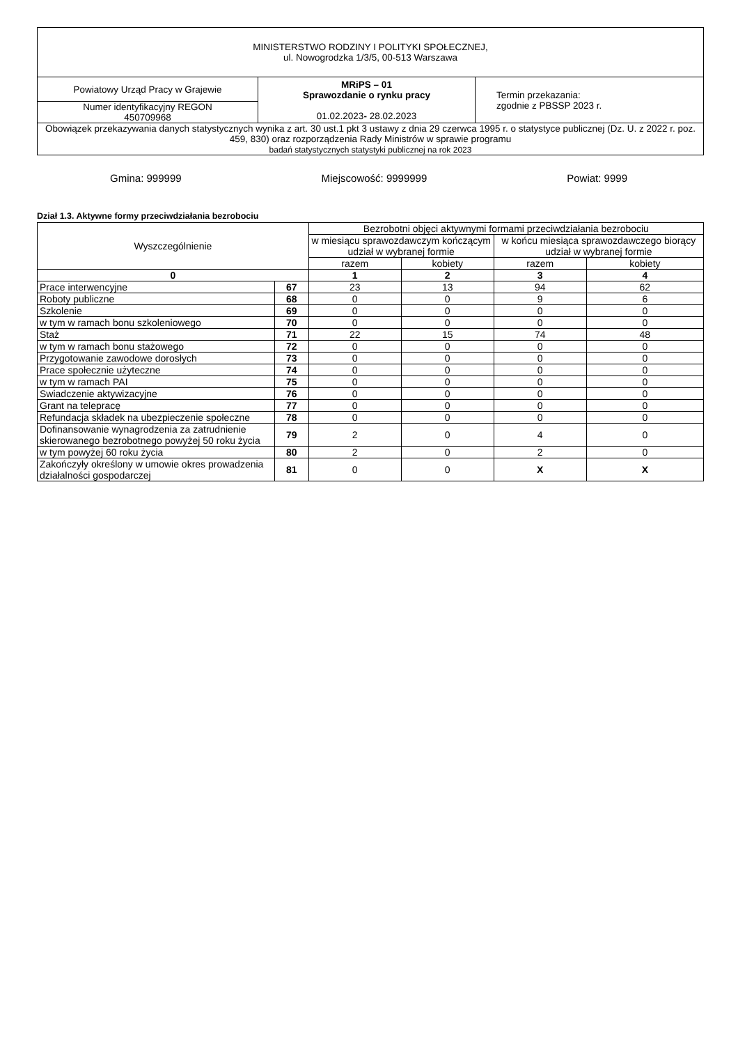| MINISTERSTWO RODZINY I POLITYKI SPOŁECZNEJ, ul. Nowogrodzka 1/3/5, 00-513 Warszawa | | |
| Powiatowy Urząd Pracy w Grajewie | MRiPS – 01 Sprawozdanie o rynku pracy 01.02.2023 - 28.02.2023 | Termin przekazania: zgodnie z PBSSP 2023 r. |
| Numer identyfikacyjny REGON 450709968 | | |
| Obowiązek przekazywania danych statystycznych wynika z art. 30 ust.1 pkt 3 ustawy z dnia 29 czerwca 1995 r. o statystyce publicznej (Dz. U. z 2022 r. poz. 459, 830) oraz rozporządzenia Rady Ministrów w sprawie programu badań statystycznych statystyki publicznej na rok 2023 | | |
Gmina: 999999 Miejscowość: 9999999 Powiat: 9999
Dział 1.3. Aktywne formy przeciwdziałania bezrobociu
| Wyszczególnienie | | Bezrobotni objęci aktywnymi formami przeciwdziałania bezrobociu | | | |
| | | w miesiącu sprawozdawczym kończącym udział w wybranej formie | | w końcu miesiąca sprawozdawczego biorący udział w wybranej formie | |
| | | razem | kobiety | razem | kobiety |
| 0 | | 1 | 2 | 3 | 4 |
| Prace interwencyjne | 67 | 23 | 13 | 94 | 62 |
| Roboty publiczne | 68 | 0 | 0 | 9 | 6 |
| Szkolenie | 69 | 0 | 0 | 0 | 0 |
| w tym w ramach bonu szkoleniowego | 70 | 0 | 0 | 0 | 0 |
| Staż | 71 | 22 | 15 | 74 | 48 |
| w tym w ramach bonu stażowego | 72 | 0 | 0 | 0 | 0 |
| Przygotowanie zawodowe dorosłych | 73 | 0 | 0 | 0 | 0 |
| Prace społecznie użyteczne | 74 | 0 | 0 | 0 | 0 |
| w tym w ramach PAI | 75 | 0 | 0 | 0 | 0 |
| Swiadczenie aktywizacyjne | 76 | 0 | 0 | 0 | 0 |
| Grant na telepracę | 77 | 0 | 0 | 0 | 0 |
| Refundacja składek na ubezpieczenie społeczne | 78 | 0 | 0 | 0 | 0 |
| Dofinansowanie wynagrodzenia za zatrudnienie skierowanego bezrobotnego powyżej 50 roku życia | 79 | 2 | 0 | 4 | 0 |
| w tym powyżej 60 roku życia | 80 | 2 | 0 | 2 | 0 |
| Zakończyły określony w umowie okres prowadzenia działalności gospodarczej | 81 | 0 | 0 | X | X |